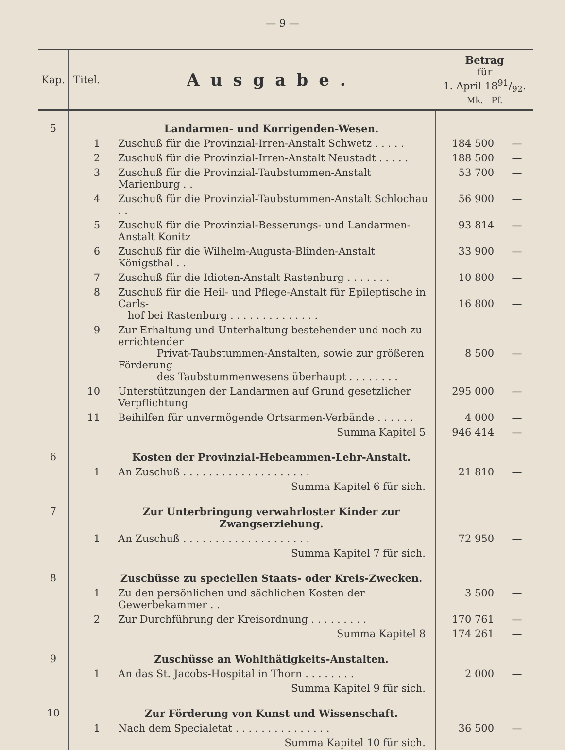— 9 —
| Kap. | Titel. | Ausgabe. | Betrag für 1. April 1891/92. Mk. Pf. | |
| --- | --- | --- | --- | --- |
| 5 | | Landarmen- und Korrigenden-Wesen. | | |
| | 1 | Zuschuß für die Provinzial-Irren-Anstalt Schwetz . . . . . | 184 500 | — |
| | 2 | Zuschuß für die Provinzial-Irren-Anstalt Neustadt . . . . . | 188 500 | — |
| | 3 | Zuschuß für die Provinzial-Taubstummen-Anstalt Marienburg . . | 53 700 | — |
| | 4 | Zuschuß für die Provinzial-Taubstummen-Anstalt Schlochau . . | 56 900 | — |
| | 5 | Zuschuß für die Provinzial-Besserungs- und Landarmen-Anstalt Konitz | 93 814 | — |
| | 6 | Zuschuß für die Wilhelm-Augusta-Blinden-Anstalt Königsthal . . | 33 900 | — |
| | 7 | Zuschuß für die Idioten-Anstalt Rastenburg . . . . . . . | 10 800 | — |
| | 8 | Zuschuß für die Heil- und Pflege-Anstalt für Epileptische in Carls- hof bei Rastenburg . . . . . . . . . . . . . . | 16 800 | — |
| | 9 | Zur Erhaltung und Unterhaltung bestehender und noch zu errichtender Privat-Taubstummen-Anstalten, sowie zur größeren Förderung des Taubstummenwesens überhaupt . . . . . . . . | 8 500 | — |
| | 10 | Unterstützungen der Landarmen auf Grund gesetzlicher Verpflichtung | 295 000 | — |
| | 11 | Beihilfen für unvermögende Ortsarmen-Verbände . . . . . . | 4 000 | — |
| | | Summa Kapitel 5 | 946 414 | — |
| 6 | | Kosten der Provinzial-Hebeammen-Lehr-Anstalt. | | |
| | 1 | An Zuschuß . . . . . . . . . . . . . . . . . . . . | 21 810 | — |
| | | Summa Kapitel 6 für sich. | | |
| 7 | | Zur Unterbringung verwahrloster Kinder zur Zwangserziehung. | | |
| | 1 | An Zuschuß . . . . . . . . . . . . . . . . . . . . | 72 950 | — |
| | | Summa Kapitel 7 für sich. | | |
| 8 | | Zuschüsse zu speciellen Staats- oder Kreis-Zwecken. | | |
| | 1 | Zu den persönlichen und sächlichen Kosten der Gewerbekammer . . | 3 500 | — |
| | 2 | Zur Durchführung der Kreisordnung . . . . . . . . . | 170 761 | — |
| | | Summa Kapitel 8 | 174 261 | — |
| 9 | | Zuschüsse an Wohlthätigkeits-Anstalten. | | |
| | 1 | An das St. Jacobs-Hospital in Thorn . . . . . . . . | 2 000 | — |
| | | Summa Kapitel 9 für sich. | | |
| 10 | | Zur Förderung von Kunst und Wissenschaft. | | |
| | 1 | Nach dem Specialetat . . . . . . . . . . . . . . . | 36 500 | — |
| | | Summa Kapitel 10 für sich. | | |